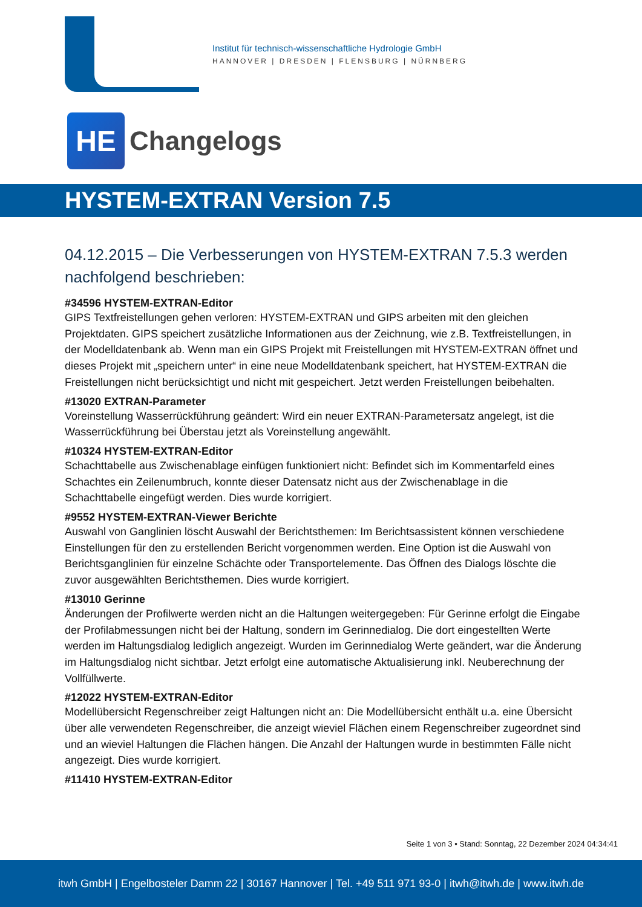Institut für technisch-wissenschaftliche Hydrologie GmbH
HANNOVER | DRESDEN | FLENSBURG | NÜRNBERG
HE
Changelogs
HYSTEM-EXTRAN Version 7.5
04.12.2015 – Die Verbesserungen von HYSTEM-EXTRAN 7.5.3 werden nachfolgend beschrieben:
#34596 HYSTEM-EXTRAN-Editor
GIPS Textfreistellungen gehen verloren: HYSTEM-EXTRAN und GIPS arbeiten mit den gleichen Projektdaten. GIPS speichert zusätzliche Informationen aus der Zeichnung, wie z.B. Textfreistellungen, in der Modelldatenbank ab. Wenn man ein GIPS Projekt mit Freistellungen mit HYSTEM-EXTRAN öffnet und dieses Projekt mit „speichern unter“ in eine neue Modelldatenbank speichert, hat HYSTEM-EXTRAN die Freistellungen nicht berücksichtigt und nicht mit gespeichert. Jetzt werden Freistellungen beibehalten.
#13020 EXTRAN-Parameter
Voreinstellung Wasserrückführung geändert: Wird ein neuer EXTRAN-Parametersatz angelegt, ist die Wasserrückführung bei Überstau jetzt als Voreinstellung angewählt.
#10324 HYSTEM-EXTRAN-Editor
Schachttabelle aus Zwischenablage einfügen funktioniert nicht: Befindet sich im Kommentarfeld eines Schachtes ein Zeilenumbruch, konnte dieser Datensatz nicht aus der Zwischenablage in die Schachttabelle eingefügt werden. Dies wurde korrigiert.
#9552 HYSTEM-EXTRAN-Viewer Berichte
Auswahl von Ganglinien löscht Auswahl der Berichtsthemen: Im Berichtsassistent können verschiedene Einstellungen für den zu erstellenden Bericht vorgenommen werden. Eine Option ist die Auswahl von Berichtsganglinien für einzelne Schächte oder Transportelemente. Das Öffnen des Dialogs löschte die zuvor ausgewählten Berichtsthemen. Dies wurde korrigiert.
#13010 Gerinne
Änderungen der Profilwerte werden nicht an die Haltungen weitergegeben: Für Gerinne erfolgt die Eingabe der Profilabmessungen nicht bei der Haltung, sondern im Gerinnedialog. Die dort eingestellten Werte werden im Haltungsdialog lediglich angezeigt. Wurden im Gerinnedialog Werte geändert, war die Änderung im Haltungsdialog nicht sichtbar. Jetzt erfolgt eine automatische Aktualisierung inkl. Neuberechnung der Vollfüllwerte.
#12022 HYSTEM-EXTRAN-Editor
Modellübersicht Regenschreiber zeigt Haltungen nicht an: Die Modellübersicht enthält u.a. eine Übersicht über alle verwendeten Regenschreiber, die anzeigt wieviel Flächen einem Regenschreiber zugeordnet sind und an wieviel Haltungen die Flächen hängen. Die Anzahl der Haltungen wurde in bestimmten Fälle nicht angezeigt. Dies wurde korrigiert.
#11410 HYSTEM-EXTRAN-Editor
Seite 1 von 3 • Stand: Sonntag, 22 Dezember 2024 04:34:41
itwh GmbH | Engelbosteler Damm 22 | 30167 Hannover | Tel. +49 511 971 93-0 | itwh@itwh.de | www.itwh.de